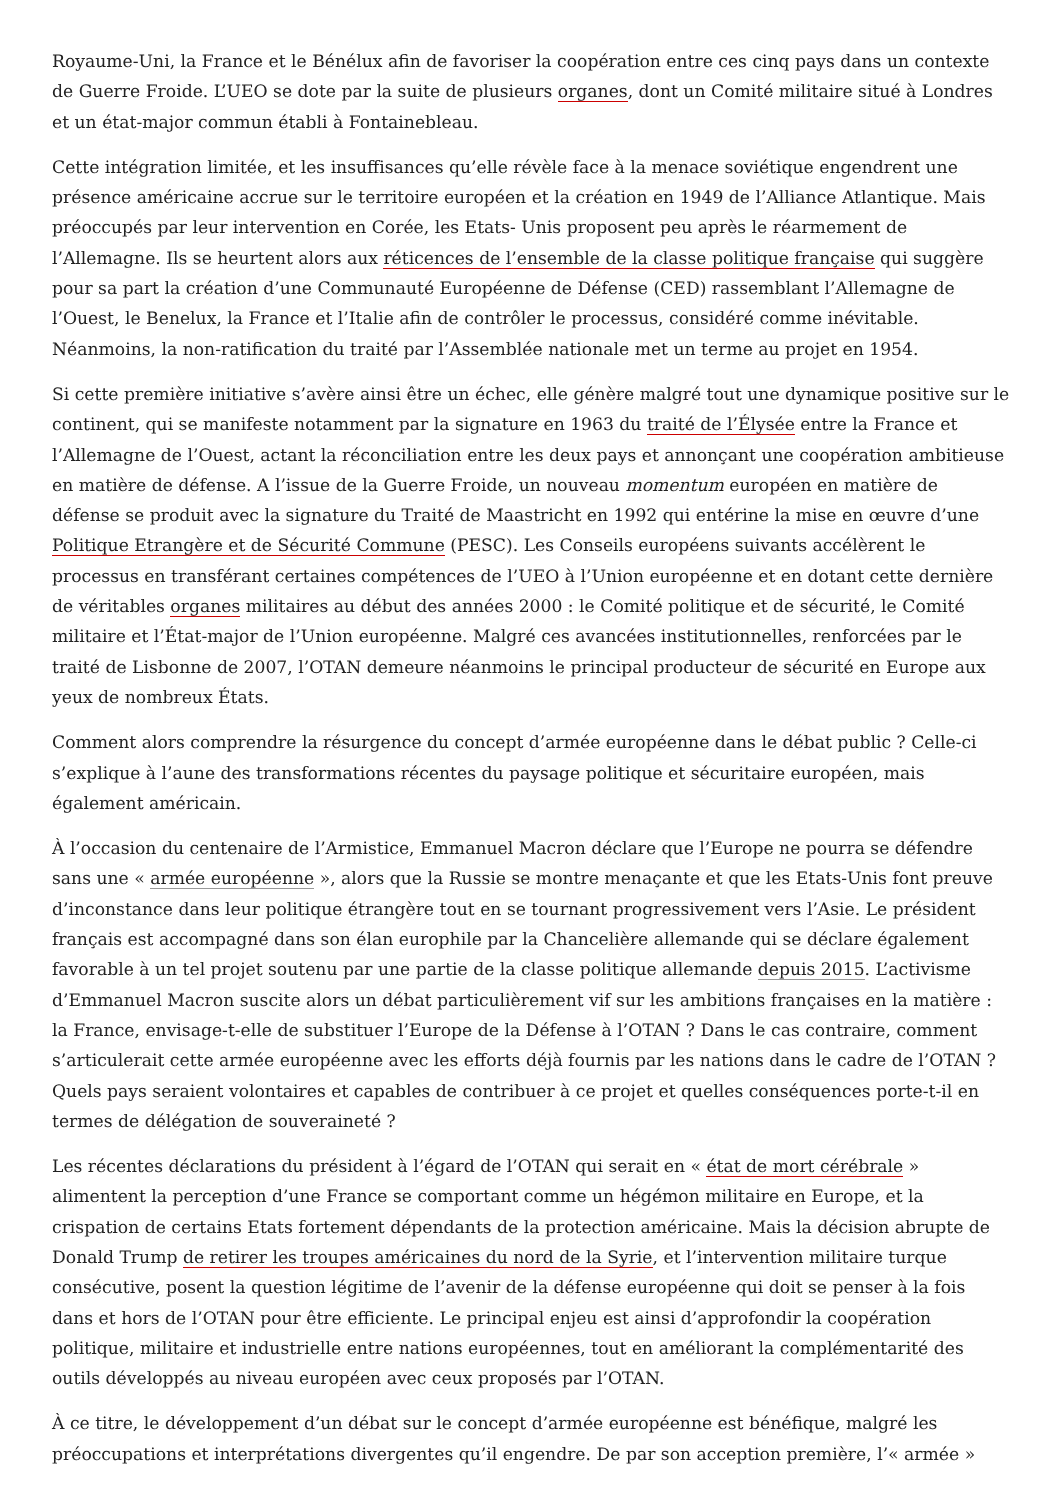Royaume-Uni, la France et le Bénélux afin de favoriser la coopération entre ces cinq pays dans un contexte de Guerre Froide. L’UEO se dote par la suite de plusieurs organes, dont un Comité militaire situé à Londres et un état-major commun établi à Fontainebleau.
Cette intégration limitée, et les insuffisances qu’elle révèle face à la menace soviétique engendrent une présence américaine accrue sur le territoire européen et la création en 1949 de l’Alliance Atlantique. Mais préoccupés par leur intervention en Corée, les Etats- Unis proposent peu après le réarmement de l’Allemagne. Ils se heurtent alors aux réticences de l’ensemble de la classe politique française qui suggère pour sa part la création d’une Communauté Européenne de Défense (CED) rassemblant l’Allemagne de l’Ouest, le Benelux, la France et l’Italie afin de contrôler le processus, considéré comme inévitable. Néanmoins, la non-ratification du traité par l’Assemblée nationale met un terme au projet en 1954.
Si cette première initiative s’avère ainsi être un échec, elle génère malgré tout une dynamique positive sur le continent, qui se manifeste notamment par la signature en 1963 du traité de l’Élysée entre la France et l’Allemagne de l’Ouest, actant la réconciliation entre les deux pays et annonçant une coopération ambitieuse en matière de défense. A l’issue de la Guerre Froide, un nouveau momentum européen en matière de défense se produit avec la signature du Traité de Maastricht en 1992 qui entérine la mise en œuvre d’une Politique Etrangère et de Sécurité Commune (PESC). Les Conseils européens suivants accélèrent le processus en transférant certaines compétences de l’UEO à l’Union européenne et en dotant cette dernière de véritables organes militaires au début des années 2000 : le Comité politique et de sécurité, le Comité militaire et l’État-major de l’Union européenne. Malgré ces avancées institutionnelles, renforcées par le traité de Lisbonne de 2007, l’OTAN demeure néanmoins le principal producteur de sécurité en Europe aux yeux de nombreux États.
Comment alors comprendre la résurgence du concept d’armée européenne dans le débat public ? Celle-ci s’explique à l’aune des transformations récentes du paysage politique et sécuritaire européen, mais également américain.
À l’occasion du centenaire de l’Armistice, Emmanuel Macron déclare que l’Europe ne pourra se défendre sans une « armée européenne », alors que la Russie se montre menaçante et que les Etats-Unis font preuve d’inconstance dans leur politique étrangère tout en se tournant progressivement vers l’Asie. Le président français est accompagné dans son élan europhile par la Chancelière allemande qui se déclare également favorable à un tel projet soutenu par une partie de la classe politique allemande depuis 2015. L’activisme d’Emmanuel Macron suscite alors un débat particulièrement vif sur les ambitions françaises en la matière : la France, envisage-t-elle de substituer l’Europe de la Défense à l’OTAN ? Dans le cas contraire, comment s’articulerait cette armée européenne avec les efforts déjà fournis par les nations dans le cadre de l’OTAN ? Quels pays seraient volontaires et capables de contribuer à ce projet et quelles conséquences porte-t-il en termes de délégation de souveraineté ?
Les récentes déclarations du président à l’égard de l’OTAN qui serait en « état de mort cérébrale » alimentent la perception d’une France se comportant comme un hégémon militaire en Europe, et la crispation de certains Etats fortement dépendants de la protection américaine. Mais la décision abrupte de Donald Trump de retirer les troupes américaines du nord de la Syrie, et l’intervention militaire turque consécutive, posent la question légitime de l’avenir de la défense européenne qui doit se penser à la fois dans et hors de l’OTAN pour être efficiente. Le principal enjeu est ainsi d’approfondir la coopération politique, militaire et industrielle entre nations européennes, tout en améliorant la complémentarité des outils développés au niveau européen avec ceux proposés par l’OTAN.
À ce titre, le développement d’un débat sur le concept d’armée européenne est bénéfique, malgré les préoccupations et interprétations divergentes qu’il engendre. De par son acception première, l’« armée »